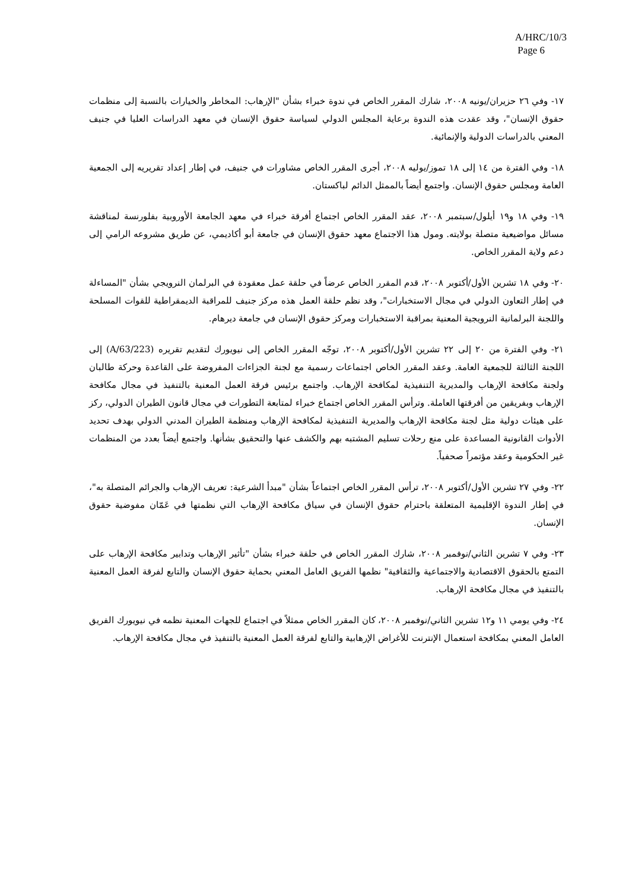A/HRC/10/3
Page 6
١٧- وفي ٢٦ حزيران/يونيه ٢٠٠٨، شارك المقرر الخاص في ندوة خبراء بشأن "الإرهاب: المخاطر والخيارات بالنسبة إلى منظمات حقوق الإنسان"، وقد عقدت هذه الندوة برعاية المجلس الدولي لسياسة حقوق الإنسان في معهد الدراسات العليا في جنيف المعني بالدراسات الدولية والإنمائية.
١٨- وفي الفترة من ١٤ إلى ١٨ تموز/يوليه ٢٠٠٨، أجرى المقرر الخاص مشاورات في جنيف، في إطار إعداد تقريريه إلى الجمعية العامة ومجلس حقوق الإنسان. واجتمع أيضاً بالممثل الدائم لباكستان.
١٩- وفي ١٨ و١٩ أيلول/سبتمبر ٢٠٠٨، عقد المقرر الخاص اجتماع أفرقة خبراء في معهد الجامعة الأوروبية بفلورنسة لمناقشة مسائل مواضيعية متصلة بولايته. ومول هذا الاجتماع معهد حقوق الإنسان في جامعة أبو أكاديمي، عن طريق مشروعه الرامي إلى دعم ولاية المقرر الخاص.
٢٠- وفي ١٨ تشرين الأول/أكتوبر ٢٠٠٨، قدم المقرر الخاص عرضاً في حلقة عمل معقودة في البرلمان النرويجي بشأن "المساءلة في إطار التعاون الدولي في مجال الاستخبارات"، وقد نظم حلقة العمل هذه مركز جنيف للمراقبة الديمقراطية للقوات المسلحة واللجنة البرلمانية النرويجية المعنية بمراقبة الاستخبارات ومركز حقوق الإنسان في جامعة ديرهام.
٢١- وفي الفترة من ٢٠ إلى ٢٢ تشرين الأول/أكتوبر ٢٠٠٨، توجّه المقرر الخاص إلى نيويورك لتقديم تقريره (A/63/223) إلى اللجنة الثالثة للجمعية العامة. وعقد المقرر الخاص اجتماعات رسمية مع لجنة الجزاءات المفروضة على القاعدة وحركة طالبان ولجنة مكافحة الإرهاب والمديرية التنفيذية لمكافحة الإرهاب. واجتمع برئيس فرقة العمل المعنية بالتنفيذ في مجال مكافحة الإرهاب وبفريقين من أفرقتها العاملة. وترأس المقرر الخاص اجتماع خبراء لمتابعة التطورات في مجال قانون الطيران الدولي، ركز على هيئات دولية مثل لجنة مكافحة الإرهاب والمديرية التنفيذية لمكافحة الإرهاب ومنظمة الطيران المدني الدولي بهدف تحديد الأدوات القانونية المساعدة على منع رحلات تسليم المشتبه بهم والكشف عنها والتحقيق بشأنها. واجتمع أيضاً بعدد من المنظمات غير الحكومية وعقد مؤتمراً صحفياً.
٢٢- وفي ٢٧ تشرين الأول/أكتوبر ٢٠٠٨، ترأس المقرر الخاص اجتماعاً بشأن "مبدأ الشرعية: تعريف الإرهاب والجرائم المتصلة به"، في إطار الندوة الإقليمية المتعلقة باحترام حقوق الإنسان في سياق مكافحة الإرهاب التي نظمتها في عَمّان مفوضية حقوق الإنسان.
٢٣- وفي ٧ تشرين الثاني/نوفمبر ٢٠٠٨، شارك المقرر الخاص في حلقة خبراء بشأن "تأثير الإرهاب وتدابير مكافحة الإرهاب على التمتع بالحقوق الاقتصادية والاجتماعية والثقافية" نظمها الفريق العامل المعني بحماية حقوق الإنسان والتابع لفرقة العمل المعنية بالتنفيذ في مجال مكافحة الإرهاب.
٢٤- وفي يومي ١١ و١٢ تشرين الثاني/نوفمبر ٢٠٠٨، كان المقرر الخاص ممثلاً في اجتماع للجهات المعنية نظمه في نيويورك الفريق العامل المعني بمكافحة استعمال الإنترنت للأغراض الإرهابية والتابع لفرقة العمل المعنية بالتنفيذ في مجال مكافحة الإرهاب.